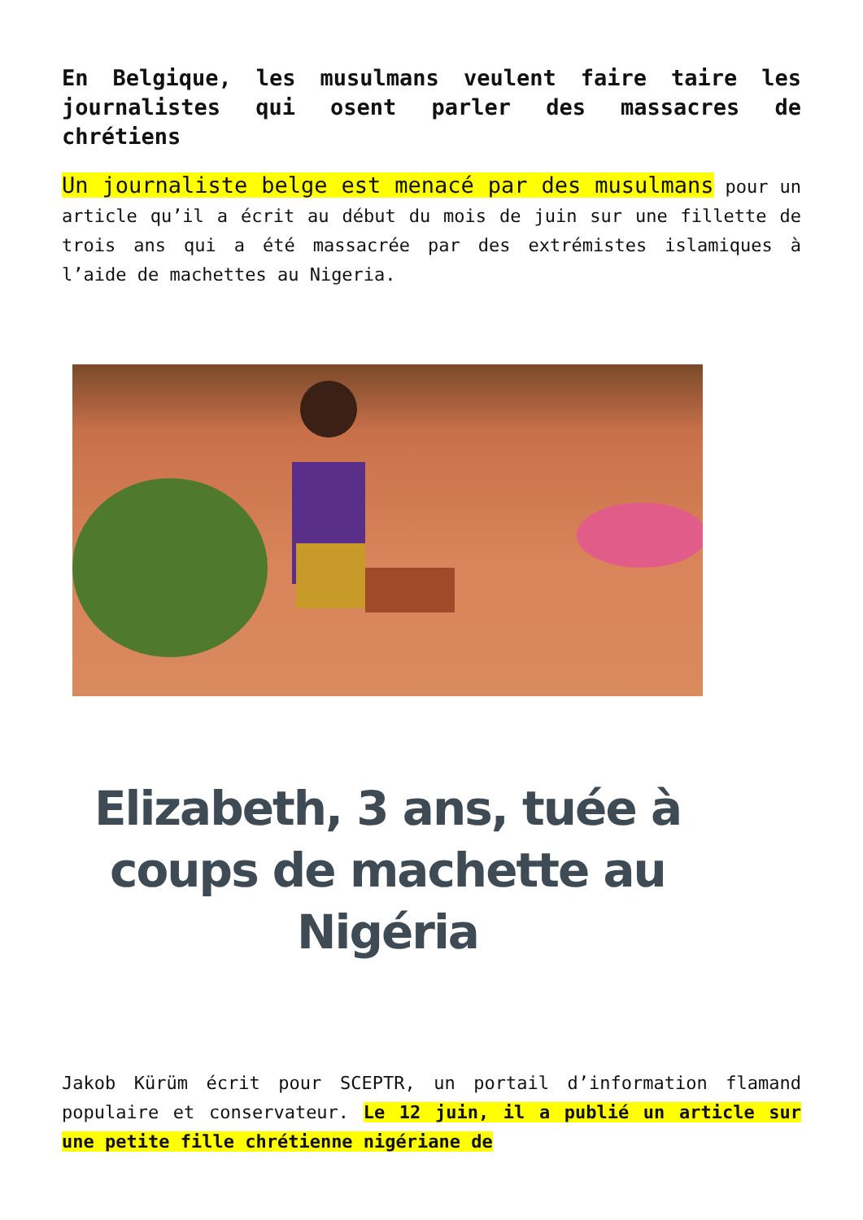En Belgique, les musulmans veulent faire taire les journalistes qui osent parler des massacres de chrétiens
Un journaliste belge est menacé par des musulmans pour un article qu’il a écrit au début du mois de juin sur une fillette de trois ans qui a été massacrée par des extrémistes islamiques à l’aide de machettes au Nigeria.
Elizabeth, 3 ans, tuée à coups de machette au Nigéria
Jakob Kürüm écrit pour SCEPTR, un portail d’information flamand populaire et conservateur. Le 12 juin, il a publié un article sur une petite fille chrétienne nigériane de